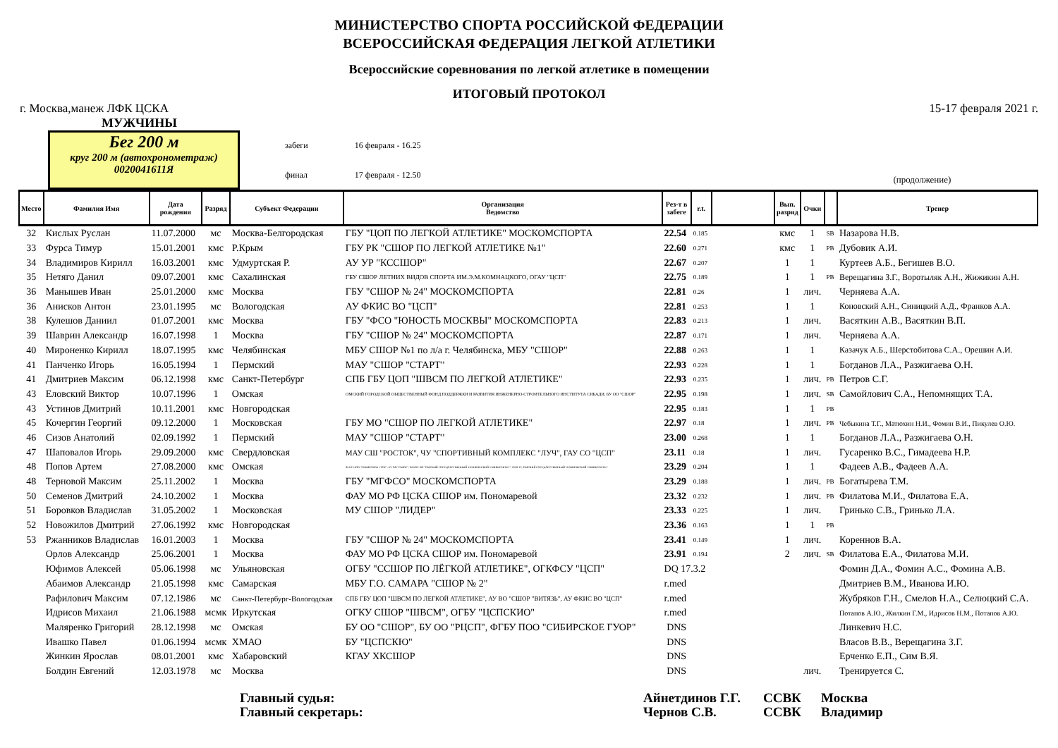МИНИСТЕРСТВО СПОРТА РОССИЙСКОЙ ФЕДЕРАЦИИ
ВСЕРОССИЙСКАЯ ФЕДЕРАЦИЯ ЛЕГКОЙ АТЛЕТИКИ
Всероссийские соревнования по легкой атлетике в помещении
ИТОГОВЫЙ ПРОТОКОЛ
г. Москва,манеж ЛФК ЦСКА 15-17 февраля 2021 г.
МУЖЧИНЫ
Бег 200 м
круг 200 м (автохронометраж)
0020041611Я
забеги
финал
16 февраля - 16.25
17 февраля - 12.50
(продолжение)
| Место | Фамилия Имя | Дата рождения | Разряд | Субъект Федерации | Организация Ведомство | Рез-т в забеге | r.t. | | Вып. разряд | Очки | | Тренер |
| --- | --- | --- | --- | --- | --- | --- | --- | --- | --- | --- | --- | --- |
| 32 | Кислых Руслан | 11.07.2000 | мс | Москва-Белгородская | ГБУ "ЦОП ПО ЛЕГКОЙ АТЛЕТИКЕ" МОСКОМСПОРТА | 22.54 | 0.185 | | кмс | 1 | SB | Назарова Н.В. |
| 33 | Фурса Тимур | 15.01.2001 | кмс | Р.Крым | ГБУ РК "СШОР ПО ЛЕГКОЙ АТЛЕТИКЕ №1" | 22.60 | 0.271 | | кмс | 1 | PB | Дубовик А.И. |
| 34 | Владимиров Кирилл | 16.03.2001 | кмс | Удмуртская Р. | АУ УР "КССШОР" | 22.67 | 0.207 | | 1 | 1 | | Куртеев А.Б., Бегишев В.О. |
| 35 | Нетяго Данил | 09.07.2001 | кмс | Сахалинская | ГБУ СШОР ЛЕТНИХ ВИДОВ СПОРТА ИМ.Э.М.КОМНАЦКОГО, ОГАУ "ЦСП" | 22.75 | 0.189 | | 1 | 1 | PB | Верещагина З.Г., Воротыляк А.Н., Жижикин А.Н. |
| 36 | Манышев Иван | 25.01.2000 | кмс | Москва | ГБУ "СШОР № 24" МОСКОМСПОРТА | 22.81 | 0.26 | | 1 | лич. | | Черняева А.А. |
| 36 | Анисков Антон | 23.01.1995 | мс | Вологодская | АУ ФКИС ВО "ЦСП" | 22.81 | 0.253 | | 1 | 1 | | Коновский А.Н., Синицкий А.Д., Франков А.А. |
| 38 | Кулешов Даниил | 01.07.2001 | кмс | Москва | ГБУ "ФСО "ЮНОСТЬ МОСКВЫ" МОСКОМСПОРТА | 22.83 | 0.213 | | 1 | лич. | | Васяткин А.В., Васяткин В.П. |
| 39 | Шаврин Александр | 16.07.1998 | 1 | Москва | ГБУ "СШОР № 24" МОСКОМСПОРТА | 22.87 | 0.171 | | 1 | лич. | | Черняева А.А. |
| 40 | Мироненко Кирилл | 18.07.1995 | кмс | Челябинская | МБУ СШОР №1 по л/а г. Челябинска, МБУ "СШОР" | 22.88 | 0.263 | | 1 | 1 | | Казачук А.Б., Шерстобитова С.А., Орешин А.И. |
| 41 | Панченко Игорь | 16.05.1994 | 1 | Пермский | МАУ "СШОР "СТАРТ" | 22.93 | 0.228 | | 1 | 1 | | Богданов Л.А., Разжигаева О.Н. |
| 41 | Дмитриев Максим | 06.12.1998 | кмс | Санкт-Петербург | СПБ ГБУ ЦОП "ШВСМ ПО ЛЕГКОЙ АТЛЕТИКЕ" | 22.93 | 0.235 | | 1 | лич. | PB | Петров С.Г. |
| 43 | Еловский Виктор | 10.07.1996 | 1 | Омская | ОМСКИЙ ГОРОДСКОЙ ОБЩЕСТВЕННЫЙ ФОНД ПОДДЕРЖКИ И РАЗВИТИЯ ИНЖЕНЕРНО-СТРОИТЕЛЬНОГО ИНСТИТУТА СИБАДИ, БУ ОО "СШОР" | 22.95 | 0.198 | | 1 | лич. | SB | Самойлович С.А., Непомнящих Т.А. |
| 43 | Устинов Дмитрий | 10.11.2001 | кмс | Новгородская | | 22.95 | 0.183 | | 1 | 1 | PB | |
| 45 | Кочергин Георгий | 09.12.2000 | 1 | Московская | ГБУ МО "СШОР ПО ЛЕГКОЙ АТЛЕТИКЕ" | 22.97 | 0.18 | | 1 | лич. | PB | Чебыкина Т.Г., Матюхин Н.И., Фомин В.И., Пикулев О.Ю. |
| 46 | Сизов Анатолий | 02.09.1992 | 1 | Пермский | МАУ "СШОР "СТАРТ" | 23.00 | 0.268 | | 1 | 1 | | Богданов Л.А., Разжигаева О.Н. |
| 47 | Шаповалов Игорь | 29.09.2000 | кмс | Свердловская | МАУ СШ "РОСТОК", ЧУ "СПОРТИВНЫЙ КОМПЛЕКС "ЛУЧ", ГАУ СО "ЦСП" | 23.11 | 0.18 | | 1 | лич. | | Гусаренко В.С., Гимадеева Н.Р. |
| 48 | Попов Артем | 27.08.2000 | кмс | Омская | ФГБУ ПОО "СИБИРСКОЕ ГУОР", БУ ОО "СШОР", ФГБОУ ВО "ОМСКИЙ ГОСУДАРСТВЕННЫЙ ТЕХНИЧЕСКИЙ УНИВЕРСИТЕТ", ОМГТУ, ОМСКИЙ ГОСУДАРСТВЕННЫЙ ТЕХНИЧЕСКИЙ УНИВЕРСИТЕТ | 23.29 | 0.204 | | 1 | 1 | | Фадеев А.В., Фадеев А.А. |
| 48 | Терновой Максим | 25.11.2002 | 1 | Москва | ГБУ "МГФСО" МОСКОМСПОРТА | 23.29 | 0.188 | | 1 | лич. | PB | Богатырева Т.М. |
| 50 | Семенов Дмитрий | 24.10.2002 | 1 | Москва | ФАУ МО РФ ЦСКА СШОР им. Пономаревой | 23.32 | 0.232 | | 1 | лич. | PB | Филатова М.И., Филатова Е.А. |
| 51 | Боровков Владислав | 31.05.2002 | 1 | Московская | МУ СШОР "ЛИДЕР" | 23.33 | 0.225 | | 1 | лич. | | Гринько С.В., Гринько Л.А. |
| 52 | Новожилов Дмитрий | 27.06.1992 | кмс | Новгородская | | 23.36 | 0.163 | | 1 | 1 | PB | |
| 53 | Ржанников Владислав | 16.01.2003 | 1 | Москва | ГБУ "СШОР № 24" МОСКОМСПОРТА | 23.41 | 0.149 | | 1 | лич. | | Кореннов В.А. |
| | Орлов Александр | 25.06.2001 | 1 | Москва | ФАУ МО РФ ЦСКА СШОР им. Пономаревой | 23.91 | 0.194 | | 2 | лич. | SB | Филатова Е.А., Филатова М.И. |
| | Юфимов Алексей | 05.06.1998 | мс | Ульяновская | ОГБУ "ССШОР ПО ЛЁГКОЙ АТЛЕТИКЕ", ОГКФСУ "ЦСП" | DQ 17.3.2 | | | | | | Фомин Д.А., Фомин А.С., Фомина А.В. |
| | Абаимов Александр | 21.05.1998 | кмс | Самарская | МБУ Г.О. САМАРА "СШОР № 2" | r.med | | | | | | Дмитриев В.М., Иванова И.Ю. |
| | Рафилович Максим | 07.12.1986 | мс | Санкт-Петербург-Вологодская | СПБ ГБУ ЦОП "ШВСМ ПО ЛЕГКОЙ АТЛЕТИКЕ", АУ ВО "СШОР "ВИТЯЗЬ", АУ ФКИС ВО "ЦСП" | r.med | | | | | | Жубряков Г.Н., Смелов Н.А., Селюцкий С.А. |
| | Идрисов Михаил | 21.06.1988 | мсмк | Иркутская | ОГКУ СШОР "ШВСМ", ОГБУ "ЦСПСКИО" | r.med | | | | | | Потапов А.Ю., Жилкин Г.М., Идрисов Н.М., Потапов А.Ю. |
| | Маляренко Григорий | 28.12.1998 | мс | Омская | БУ ОО "СШОР", БУ ОО "РЦСП", ФГБУ ПОО "СИБИРСКОЕ ГУОР" | DNS | | | | | | Линкевич Н.С. |
| | Ивашко Павел | 01.06.1994 | мсмк | ХМАО | БУ "ЦСПСКЮ" | DNS | | | | | | Власов В.В., Верещагина З.Г. |
| | Жинкин Ярослав | 08.01.2001 | кмс | Хабаровский | КГАУ ХКСШОР | DNS | | | | | | Ерченко Е.П., Сим В.Я. |
| | Болдин Евгений | 12.03.1978 | мс | Москва | | DNS | | | | лич. | | Тренируется С. |
Главный судья:
Главный секретарь:
Айнетдинов Г.Г.
Чернов С.В.
ССВК
ССВК
Москва
Владимир